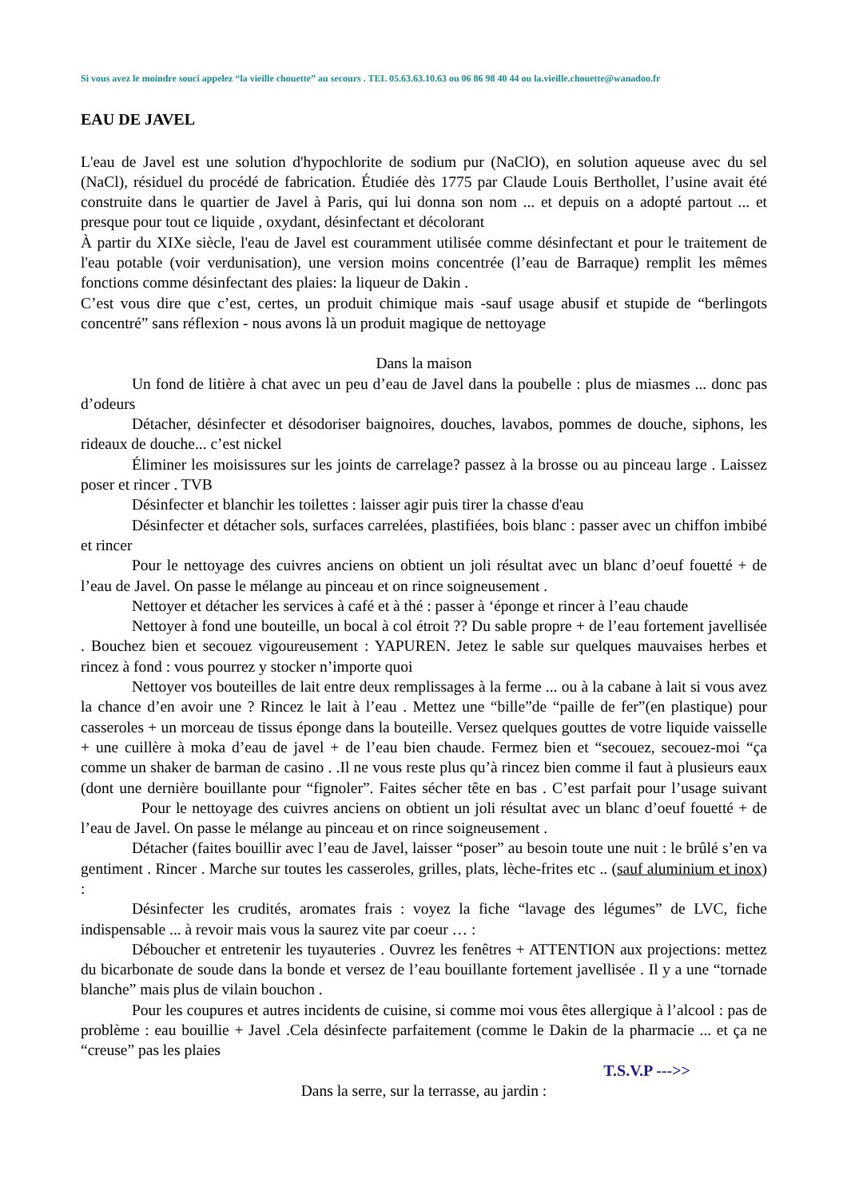Si vous avez le moindre souci appelez “la vieille chouette” au secours . TEL 05.63.63.10.63 ou 06 86 98 40 44 ou la.vieille.chouette@wanadoo.fr
EAU DE JAVEL
L'eau de Javel est une solution d'hypochlorite de sodium pur (NaClO), en solution aqueuse avec du sel (NaCl), résiduel du procédé de fabrication. Étudiée dès 1775 par Claude Louis Berthollet, l’usine avait été construite dans le quartier de Javel à Paris, qui lui donna son nom ... et depuis on a adopté partout ... et presque pour tout ce liquide , oxydant, désinfectant et décolorant
À partir du XIXe siècle, l'eau de Javel est couramment utilisée comme désinfectant et pour le traitement de l'eau potable (voir verdunisation), une version moins concentrée (l’eau de Barraque) remplit les mêmes fonctions comme désinfectant des plaies: la liqueur de Dakin .
C’est vous dire que c’est, certes, un produit chimique mais -sauf usage abusif et stupide de “berlingots concentré” sans réflexion - nous avons là un produit magique de nettoyage
Dans la maison
Un fond de litière à chat avec un peu d’eau de Javel dans la poubelle : plus de miasmes ... donc pas d’odeurs
Détacher, désinfecter et désodoriser baignoires, douches, lavabos, pommes de douche, siphons, les rideaux de douche... c’est nickel
Éliminer les moisissures sur les joints de carrelage? passez à la brosse ou au pinceau large . Laissez poser et rincer . TVB
Désinfecter et blanchir les toilettes : laisser agir puis tirer la chasse d'eau
Désinfecter et détacher sols, surfaces carrelées, plastifiées, bois blanc : passer avec un chiffon imbibé et rincer
Pour le nettoyage des cuivres anciens on obtient un joli résultat avec un blanc d’oeuf fouetté + de l’eau de Javel. On passe le mélange au pinceau et on rince soigneusement .
Nettoyer et détacher les services à café et à thé : passer à ‘éponge et rincer à l’eau chaude
Nettoyer à fond une bouteille, un bocal à col étroit ?? Du sable propre + de l’eau fortement javellisée . Bouchez bien et secouez vigoureusement : YAPUREN. Jetez le sable sur quelques mauvaises herbes et rincez à fond : vous pourrez y stocker n’importe quoi
Nettoyer vos bouteilles de lait entre deux remplissages à la ferme ... ou à la cabane à lait si vous avez la chance d’en avoir une ? Rincez le lait à l’eau . Mettez une “bille”de “paille de fer”(en plastique) pour casseroles + un morceau de tissus éponge dans la bouteille. Versez quelques gouttes de votre liquide vaisselle + une cuillère à moka d’eau de javel + de l’eau bien chaude. Fermez bien et “secouez, secouez-moi “ça comme un shaker de barman de casino . .Il ne vous reste plus qu’à rincez bien comme il faut à plusieurs eaux (dont une dernière bouillante pour “fignoler”. Faites sécher tête en bas . C’est parfait pour l’usage suivant Pour le nettoyage des cuivres anciens on obtient un joli résultat avec un blanc d’oeuf fouetté + de l’eau de Javel. On passe le mélange au pinceau et on rince soigneusement .
Détacher (faites bouillir avec l’eau de Javel, laisser “poser” au besoin toute une nuit : le brûlé s’en va gentiment . Rincer . Marche sur toutes les casseroles, grilles, plats, lèche-frites etc .. (sauf aluminium et inox) :
Désinfecter les crudités, aromates frais : voyez la fiche “lavage des légumes” de LVC, fiche indispensable ... à revoir mais vous la saurez vite par coeur … :
Déboucher et entretenir les tuyauteries . Ouvrez les fenêtres + ATTENTION aux projections: mettez du bicarbonate de soude dans la bonde et versez de l’eau bouillante fortement javellisée . Il y a une “tornade blanche” mais plus de vilain bouchon .
Pour les coupures et autres incidents de cuisine, si comme moi vous êtes allergique à l’alcool : pas de problème : eau bouillie + Javel .Cela désinfecte parfaitement (comme le Dakin de la pharmacie ... et ça ne “creuse” pas les plaies
T.S.V.P --->>
Dans la serre, sur la terrasse, au jardin :